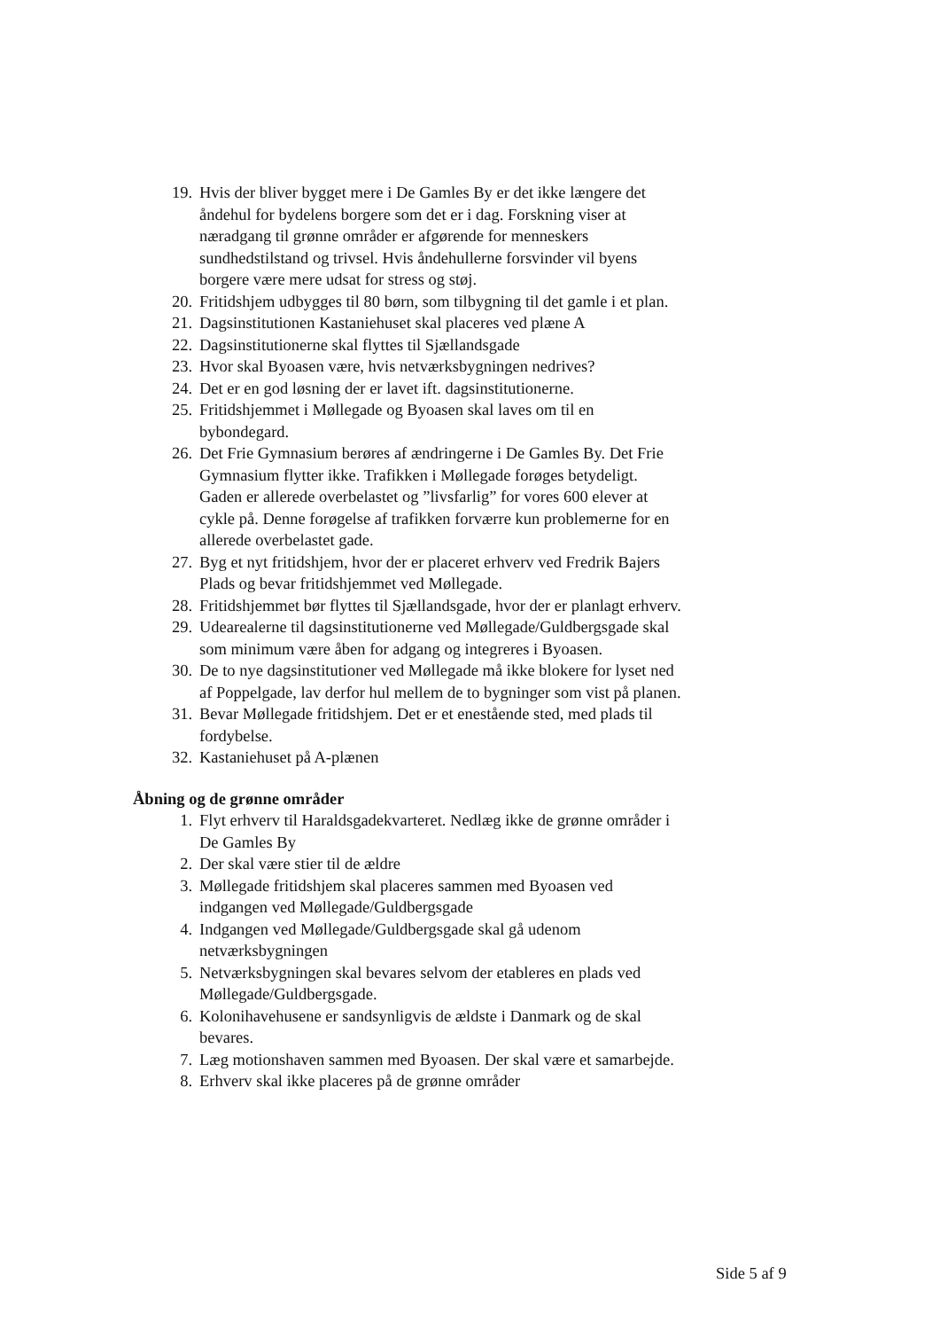19. Hvis der bliver bygget mere i De Gamles By er det ikke længere det åndehul for bydelens borgere som det er i dag. Forskning viser at næradgang til grønne områder er afgørende for menneskers sundhedstilstand og trivsel. Hvis åndehullerne forsvinder vil byens borgere være mere udsat for stress og støj.
20. Fritidshjem udbygges til 80 børn, som tilbygning til det gamle i et plan.
21. Dagsinstitutionen Kastaniehuset skal placeres ved plæne A
22. Dagsinstitutionerne skal flyttes til Sjællandsgade
23. Hvor skal Byoasen være, hvis netværksbygningen nedrives?
24. Det er en god løsning der er lavet ift. dagsinstitutionerne.
25. Fritidshjemmet i Møllegade og Byoasen skal laves om til en bybondegard.
26. Det Frie Gymnasium berøres af ændringerne i De Gamles By. Det Frie Gymnasium flytter ikke. Trafikken i Møllegade forøges betydeligt. Gaden er allerede overbelastet og ”livsfarlig” for vores 600 elever at cykle på. Denne forøgelse af trafikken forværre kun problemerne for en allerede overbelastet gade.
27. Byg et nyt fritidshjem, hvor der er placeret erhverv ved Fredrik Bajers Plads og bevar fritidshjemmet ved Møllegade.
28. Fritidshjemmet bør flyttes til Sjællandsgade, hvor der er planlagt erhverv.
29. Udearealerne til dagsinstitutionerne ved Møllegade/Guldbergsgade skal som minimum være åben for adgang og integreres i Byoasen.
30. De to nye dagsinstitutioner ved Møllegade må ikke blokere for lyset ned af Poppelgade, lav derfor hul mellem de to bygninger som vist på planen.
31. Bevar Møllegade fritidshjem. Det er et enestående sted, med plads til fordybelse.
32. Kastaniehuset på A-plænen
Åbning og de grønne områder
1. Flyt erhverv til Haraldsgadekvarteret. Nedlæg ikke de grønne områder i De Gamles By
2. Der skal være stier til de ældre
3. Møllegade fritidshjem skal placeres sammen med Byoasen ved indgangen ved Møllegade/Guldbergsgade
4. Indgangen ved Møllegade/Guldbergsgade skal gå udenom netværksbygningen
5. Netværksbygningen skal bevares selvom der etableres en plads ved Møllegade/Guldbergsgade.
6. Kolonihavehusene er sandsynligvis de ældste i Danmark og de skal bevares.
7. Læg motionshaven sammen med Byoasen. Der skal være et samarbejde.
8. Erhverv skal ikke placeres på de grønne områder
Side 5 af 9